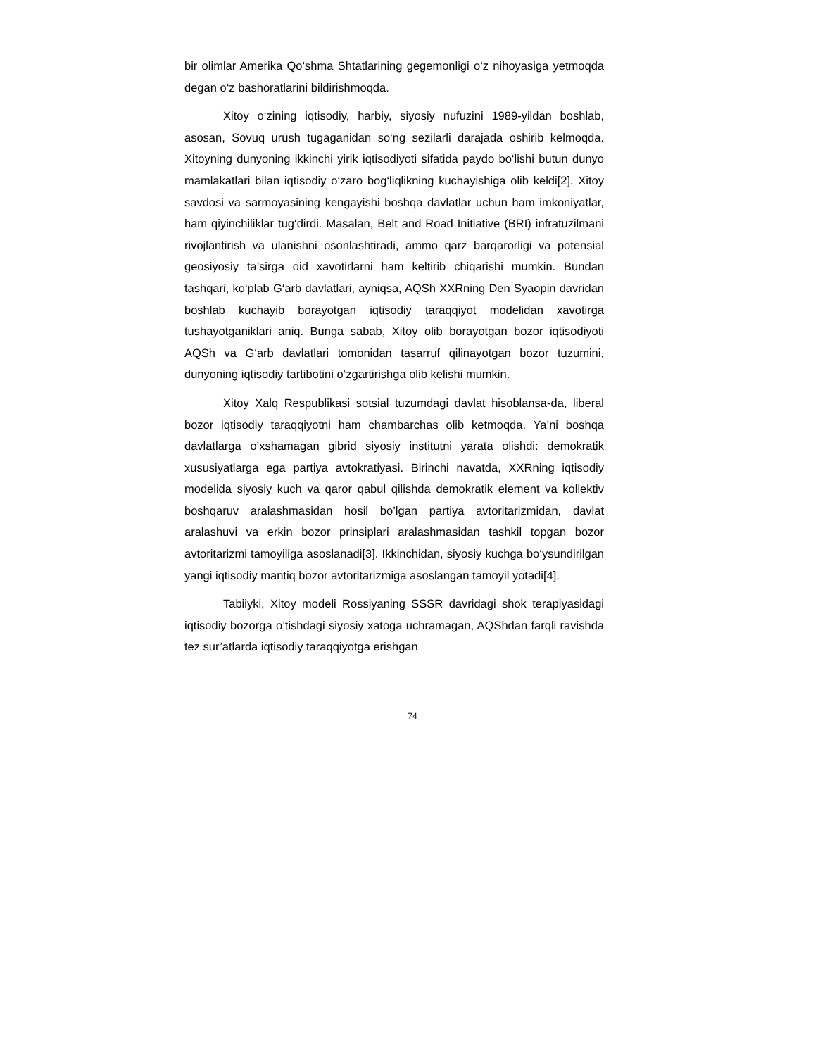bir olimlar Amerika Qo‘shma Shtatlarining gegemonligi o‘z nihoyasiga yetmoqda degan o‘z bashoratlarini bildirishmoqda.
Xitoy o‘zining iqtisodiy, harbiy, siyosiy nufuzini 1989-yildan boshlab, asosan, Sovuq urush tugaganidan so‘ng sezilarli darajada oshirib kelmoqda. Xitoyning dunyoning ikkinchi yirik iqtisodiyoti sifatida paydo bo‘lishi butun dunyo mamlakatlari bilan iqtisodiy o‘zaro bog‘liqlikning kuchayishiga olib keldi[2]. Xitoy savdosi va sarmoyasining kengayishi boshqa davlatlar uchun ham imkoniyatlar, ham qiyinchiliklar tug‘dirdi. Masalan, Belt and Road Initiative (BRI) infratuzilmani rivojlantirish va ulanishni osonlashtiradi, ammo qarz barqarorligi va potensial geosiyosiy ta’sirga oid xavotirlarni ham keltirib chiqarishi mumkin. Bundan tashqari, ko‘plab G‘arb davlatlari, ayniqsa, AQSh XXRning Den Syaopin davridan boshlab kuchayib borayotgan iqtisodiy taraqqiyot modelidan xavotirga tushayotganiklari aniq. Bunga sabab, Xitoy olib borayotgan bozor iqtisodiyoti AQSh va G‘arb davlatlari tomonidan tasarruf qilinayotgan bozor tuzumini, dunyoning iqtisodiy tartibotini o‘zgartirishga olib kelishi mumkin.
Xitoy Xalq Respublikasi sotsial tuzumdagi davlat hisoblansa-da, liberal bozor iqtisodiy taraqqiyotni ham chambarchas olib ketmoqda. Ya’ni boshqa davlatlarga o’xshamagan gibrid siyosiy institutni yarata olishdi: demokratik xususiyatlarga ega partiya avtokratiyasi. Birinchi navatda, XXRning iqtisodiy modelida siyosiy kuch va qaror qabul qilishda demokratik element va kollektiv boshqaruv aralashmasidan hosil bo’lgan partiya avtoritarizmidan, davlat aralashuvi va erkin bozor prinsiplari aralashmasidan tashkil topgan bozor avtoritarizmi tamoyiliga asoslanadi[3]. Ikkinchidan, siyosiy kuchga bo‘ysundirilgan yangi iqtisodiy mantiq bozor avtoritarizmiga asoslangan tamoyil yotadi[4].
Tabiiyki, Xitoy modeli Rossiyaning SSSR davridagi shok terapiyasidagi iqtisodiy bozorga o’tishdagi siyosiy xatoga uchramagan, AQShdan farqli ravishda tez sur’atlarda iqtisodiy taraqqiyotga erishgan
74